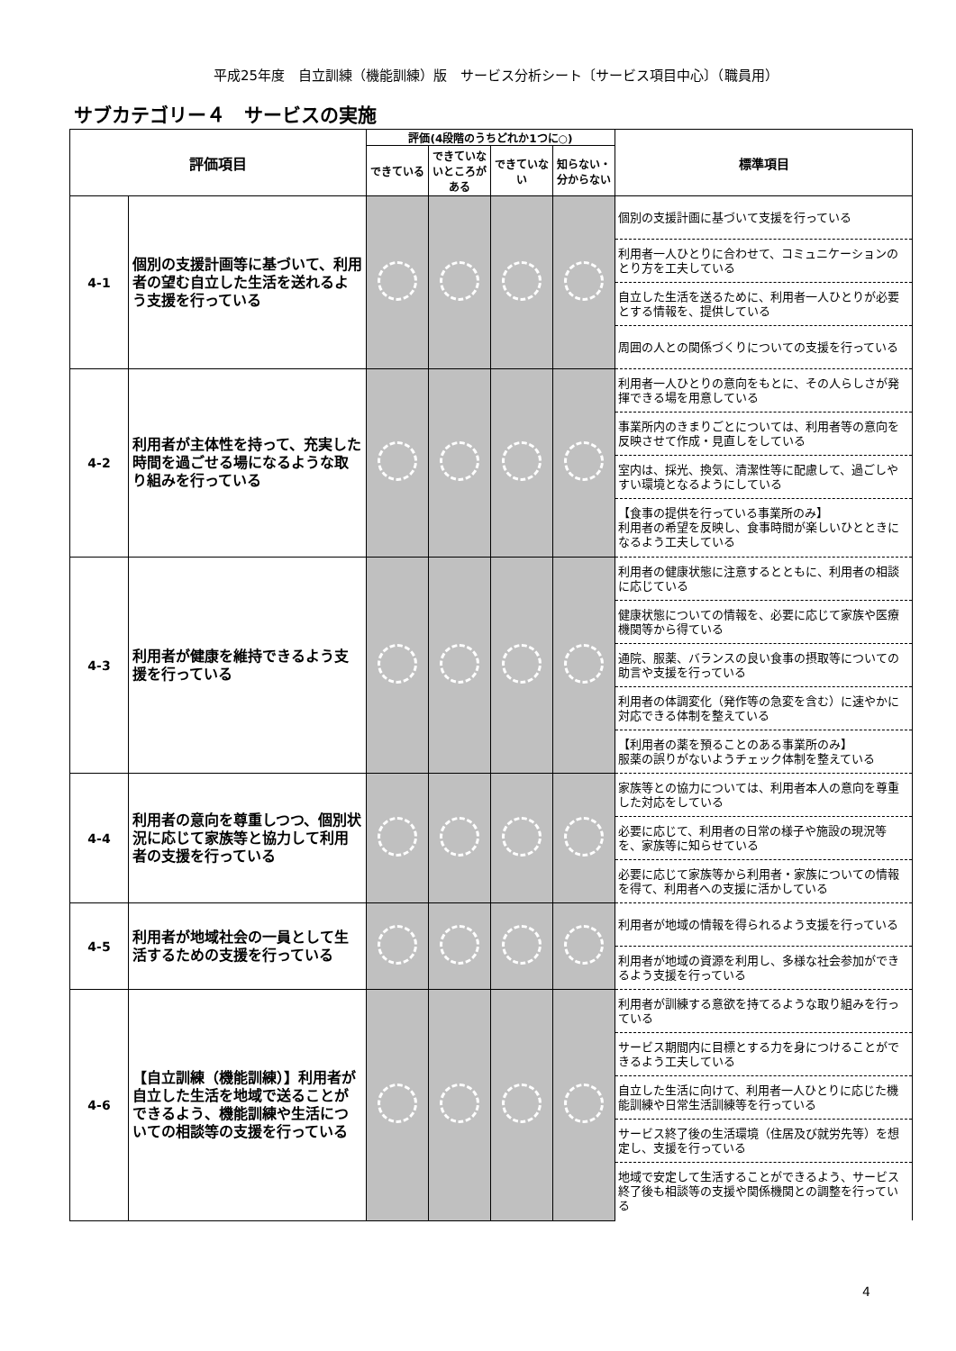平成25年度　自立訓練（機能訓練）版　サービス分析シート〔サービス項目中心〕（職員用）
サブカテゴリー４　サービスの実施
| 評価項目 | | 評価(4段階のうちどれか1つに○) | | | | 標準項目 |
| --- | --- | --- | --- | --- | --- | --- |
| | | できている | できていないところがある | できていない | 知らない・分からない | |
| 4-1 | 個別の支援計画等に基づいて、利用者の望む自立した生活を送れるよう支援を行っている | | | | | 個別の支援計画に基づいて支援を行っている |
| | | | | | | 利用者一人ひとりに合わせて、コミュニケーションのとり方を工夫している |
| | | | | | | 自立した生活を送るために、利用者一人ひとりが必要とする情報を、提供している |
| | | | | | | 周囲の人との関係づくりについての支援を行っている |
| 4-2 | 利用者が主体性を持って、充実した時間を過ごせる場になるような取り組みを行っている | | | | | 利用者一人ひとりの意向をもとに、その人らしさが発揮できる場を用意している |
| | | | | | | 事業所内のきまりごとについては、利用者等の意向を反映させて作成・見直しをしている |
| | | | | | | 室内は、採光、換気、清潔性等に配慮して、過ごしやすい環境となるようにしている |
| | | | | | | 【食事の提供を行っている事業所のみ】 利用者の希望を反映し、食事時間が楽しいひとときになるよう工夫している |
| 4-3 | 利用者が健康を維持できるよう支援を行っている | | | | | 利用者の健康状態に注意するとともに、利用者の相談に応じている |
| | | | | | | 健康状態についての情報を、必要に応じて家族や医療機関等から得ている |
| | | | | | | 通院、服薬、バランスの良い食事の摂取等についての助言や支援を行っている |
| | | | | | | 利用者の体調変化（発作等の急変を含む）に速やかに対応できる体制を整えている |
| | | | | | | 【利用者の薬を預ることのある事業所のみ】 服薬の誤りがないようチェック体制を整えている |
| 4-4 | 利用者の意向を尊重しつつ、個別状況に応じて家族等と協力して利用者の支援を行っている | | | | | 家族等との協力については、利用者本人の意向を尊重した対応をしている |
| | | | | | | 必要に応じて、利用者の日常の様子や施設の現況等を、家族等に知らせている |
| | | | | | | 必要に応じて家族等から利用者・家族についての情報を得て、利用者への支援に活かしている |
| 4-5 | 利用者が地域社会の一員として生活するための支援を行っている | | | | | 利用者が地域の情報を得られるよう支援を行っている |
| | | | | | | 利用者が地域の資源を利用し、多様な社会参加ができるよう支援を行っている |
| 4-6 | 【自立訓練（機能訓練）】利用者が自立した生活を地域で送ることができるよう、機能訓練や生活についての相談等の支援を行っている | | | | | 利用者が訓練する意欲を持てるような取り組みを行っている |
| | | | | | | サービス期間内に目標とする力を身につけることができるよう工夫している |
| | | | | | | 自立した生活に向けて、利用者一人ひとりに応じた機能訓練や日常生活訓練等を行っている |
| | | | | | | サービス終了後の生活環境（住居及び就労先等）を想定し、支援を行っている |
| | | | | | | 地域で安定して生活することができるよう、サービス終了後も相談等の支援や関係機関との調整を行っている |
4